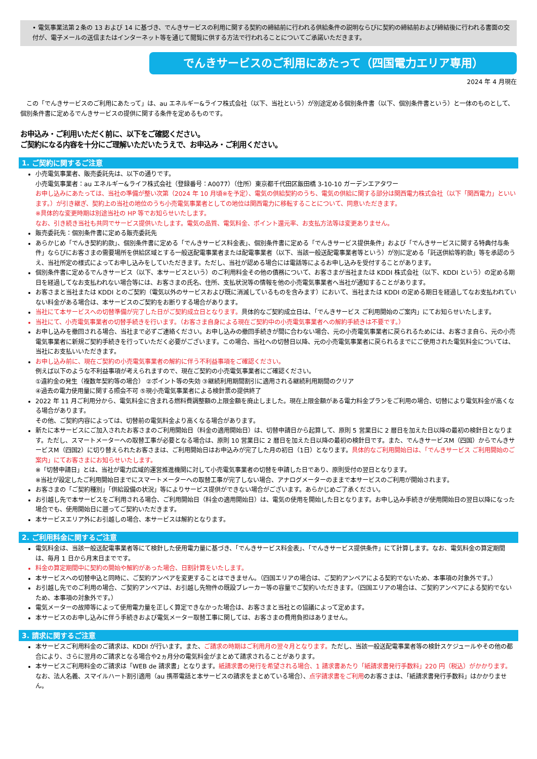• 電気事業法第２条の 13 および 14 に基づき、でんきサービスの利用に関する契約の締結前に行われる供給条件の説明ならびに契約の締結前および締結後に行われる書面の交付が、電子メールの送信またはインターネット等を通じて閲覧に供する方法で行われることについてご承諾いただきます。
でんきサービスのご利用にあたって（四国電力エリア専用）
2024 年 4 月現在
この「でんきサービスのご利用にあたって」は、au エネルギー&ライフ株式会社（以下、当社という）が別途定める個別条件書（以下、個別条件書という）と一体のものとして、個別条件書に定めるでんきサービスの提供に関する条件を定めるものです。
お申込み・ご利用いただく前に、以下をご確認ください。
ご契約になる内容を十分にご理解いただいたうえで、お申込み・ご利用ください。
1. ご契約に関するご注意
小売電気事業者、販売委託先は、以下の通りです。
小売電気事業者：au エネルギー&ライフ株式会社（登録番号：A0077）（住所）東京都千代田区飯田橋 3-10-10 ガーデンエアタワー
お申し込みにあたっては、当社の準備が整い次第（2024 年 10 月頃※を予定）、電気の供給契約のうち、電気の供給に関する部分は関西電力株式会社（以下「関西電力」といいます。）が引き継ぎ、契約上の当社の地位のうち小売電気事業者としての地位は関西電力に移転することについて、同意いただきます。
※具体的な変更時期は別途当社の HP 等でお知らせいたします。
なお、引き続き当社も共同でサービス提供いたします。電気の品質、電気料金、ポイント還元率、お支払方法等は変更ありません。
販売委託先：個別条件書に定める販売委託先
あらかじめ「でんき契約約款」、個別条件書に定める「でんきサービス料金表」、個別条件書に定める「でんきサービス提供条件」および「でんきサービスに関する特典付与条件」ならびにお客さまの需要場所を供給区域とする一般送配電事業者または配電事業者（以下、当該一般送配電事業者等という）が別に定める「託送供給等約款」等を承認のうえ、当社所定の様式によってお申し込みをしていただきます。ただし、当社が認める場合には電話等によるお申し込みを受付することがあります。
個別条件書に定めるでんきサービス（以下、本サービスという）のご利用料金その他の債務について、お客さまが当社または KDDI 株式会社（以下、KDDI という）の定める期日を経過してなお支払われない場合等には、お客さまの氏名、住所、支払状況等の情報を他の小売電気事業者へ当社が通知することがあります。
お客さまと当社または KDDI とのご契約（電気以外のサービスおよび既に消滅しているものを含みます）において、当社または KDDI の定める期日を経過してなお支払われていない料金がある場合は、本サービスのご契約をお断りする場合があります。
当社にて本サービスへの切替準備が完了した日がご契約成立日となります。具体的なご契約成立日は、「でんきサービス ご利用開始のご案内」にてお知らせいたします。
当社にて、小売電気事業者の切替手続きを行います。（お客さま自身による現在ご契約中の小売電気事業者への解約手続きは不要です。）
お申し込みを撤回される場合、当社まで必ずご連絡ください。お申し込みの撤回手続きが間に合わない場合、元の小売電気事業者に戻られるためには、お客さま自ら、元の小売電気事業者に新規ご契約手続きを行っていただく必要がございます。この場合、当社への切替日以降、元の小売電気事業者に戻られるまでにご使用された電気料金については、当社にお支払いいただきます。
お申し込み前に、現在ご契約の小売電気事業者の解約に伴う不利益事項をご確認ください。
例えば以下のような不利益事項が考えられますので、現在ご契約の小売電気事業者にご確認ください。
①違約金の発生（複数年契約等の場合） ②ポイント等の失効 ③継続利用期間割引に適用される継続利用期間のクリア
④過去の電力使用量に関する照会不可 ⑤現小売電気事業者による検針票の提供終了
2022 年 11 月ご利用分から、電気料金に含まれる燃料費調整額の上限金額を廃止しました。現在上限金額がある電力料金プランをご利用の場合、切替により電気料金が高くなる場合があります。
その他、ご契約内容によっては、切替前の電気料金より高くなる場合があります。
新たに本サービスにご加入されたお客さまのご利用開始日（料金の適用開始日）は、切替申請日から起算して、原則 5 営業日に 2 暦日を加えた日以降の最初の検針日となります。ただし、スマートメーターへの取替工事が必要となる場合は、原則 10 営業日に 2 暦日を加えた日以降の最初の検針日です。また、でんきサービスM（四国）からでんきサービスM（四国2）に切り替えられたお客さまは、ご利用開始日はお申込みが完了した月の初日（1日）となります。具体的なご利用開始日は、「でんきサービス ご利用開始のご案内」にてお客さまにお知らせいたします。
※「切替申請日」とは、当社が電力広域的運営推進機関に対して小売電気事業者の切替を申請した日であり、原則受付の翌日となります。
※当社が設定したご利用開始日までにスマートメーターへの取替工事が完了しない場合、アナログメーターのままで本サービスのご利用が開始されます。
お客さまの「ご契約種別」「供給設備の状況」等によりサービス提供ができない場合がございます。あらかじめご了承ください。
お引越し先で本サービスをご利用される場合、ご利用開始日（料金の適用開始日）は、電気の使用を開始した日となります。お申し込み手続きが使用開始日の翌日以降になった場合でも、使用開始日に遡ってご契約いただきます。
本サービスエリア外にお引越しの場合、本サービスは解約となります。
2. ご利用料金に関するご注意
電気料金は、当該一般送配電事業者等にて検針した使用電力量に基づき、「でんきサービス料金表」、「でんきサービス提供条件」にて計算します。なお、電気料金の算定期間は、毎月 1 日から月末日までです。
料金の算定期間中に契約の開始や解約があった場合、日割計算をいたします。
本サービスへの切替申込と同時に、ご契約アンペアを変更することはできません。（四国エリアの場合は、ご契約アンペアによる契約でないため、本事項の対象外です。）
お引越し先でのご利用の場合、ご契約アンペアは、お引越し先物件の既設ブレーカー等の容量でご契約いただきます。（四国エリアの場合は、ご契約アンペアによる契約でないため、本事項の対象外です。）
電気メーターの故障等によって使用電力量を正しく算定できなかった場合は、お客さまと当社との協議によって定めます。
本サービスのお申し込みに伴う手続きおよび電気メーター取替工事に関しては、お客さまの費用負担はありません。
3. 請求に関するご注意
本サービスご利用料金のご請求は、KDDI が行います。また、ご請求の時期はご利用月の翌々月となります。ただし、当該一般送配電事業者等の検針スケジュールやその他の都合により、さらに翌月のご請求となる場合や2ヵ月分の電気料金がまとめて請求されることがあります。
本サービスご利用料金のご請求は「WEB de 請求書」となります。紙請求書の発行を希望される場合、1 請求書あたり「紙請求書発行手数料」220 円（税込）がかかります。なお、法人名義、スマイルハート割引適用（au 携帯電話と本サービスの請求をまとめている場合）、点字請求書をご利用のお客さまは、「紙請求書発行手数料」はかかりません。